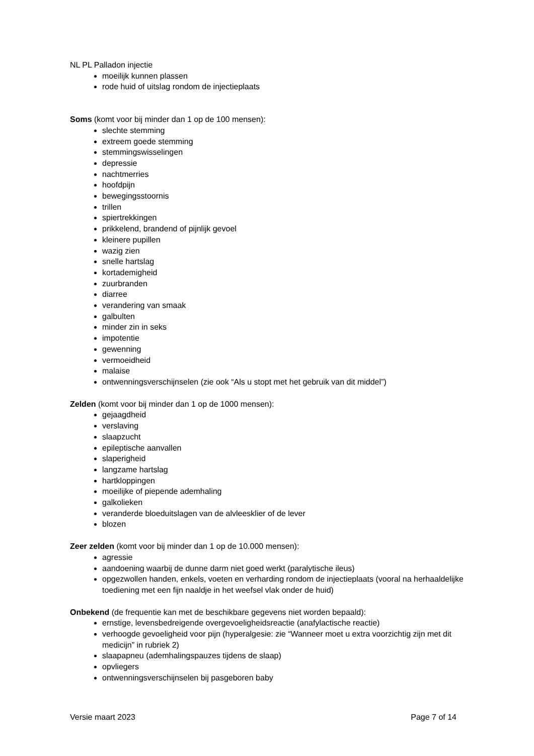NL PL Palladon injectie
moeilijk kunnen plassen
rode huid of uitslag rondom de injectieplaats
Soms (komt voor bij minder dan 1 op de 100 mensen):
slechte stemming
extreem goede stemming
stemmingswisselingen
depressie
nachtmerries
hoofdpijn
bewegingsstoornis
trillen
spiertrekkingen
prikkelend, brandend of pijnlijk gevoel
kleinere pupillen
wazig zien
snelle hartslag
kortademigheid
zuurbranden
diarree
verandering van smaak
galbulten
minder zin in seks
impotentie
gewenning
vermoeidheid
malaise
ontwenningsverschijnselen (zie ook “Als u stopt met het gebruik van dit middel”)
Zelden (komt voor bij minder dan 1 op de 1000 mensen):
gejaagdheid
verslaving
slaapzucht
epileptische aanvallen
slaperigheid
langzame hartslag
hartkloppingen
moeilijke of piepende ademhaling
galkolieken
veranderde bloeduitslagen van de alvleesklier of de lever
blozen
Zeer zelden (komt voor bij minder dan 1 op de 10.000 mensen):
agressie
aandoening waarbij de dunne darm niet goed werkt (paralytische ileus)
opgezwollen handen, enkels, voeten en verharding rondom de injectieplaats (vooral na herhaaldelijke toediening met een fijn naaldje in het weefsel vlak onder de huid)
Onbekend (de frequentie kan met de beschikbare gegevens niet worden bepaald):
ernstige, levensbedreigende overgevoeligheidsreactie (anafylactische reactie)
verhoogde gevoeligheid voor pijn (hyperalgesie: zie “Wanneer moet u extra voorzichtig zijn met dit medicijn” in rubriek 2)
slaapapneu (ademhalingspauzes tijdens de slaap)
opvliegers
ontwenningsverschijnselen bij pasgeboren baby
Versie maart 2023 Page 7 of 14